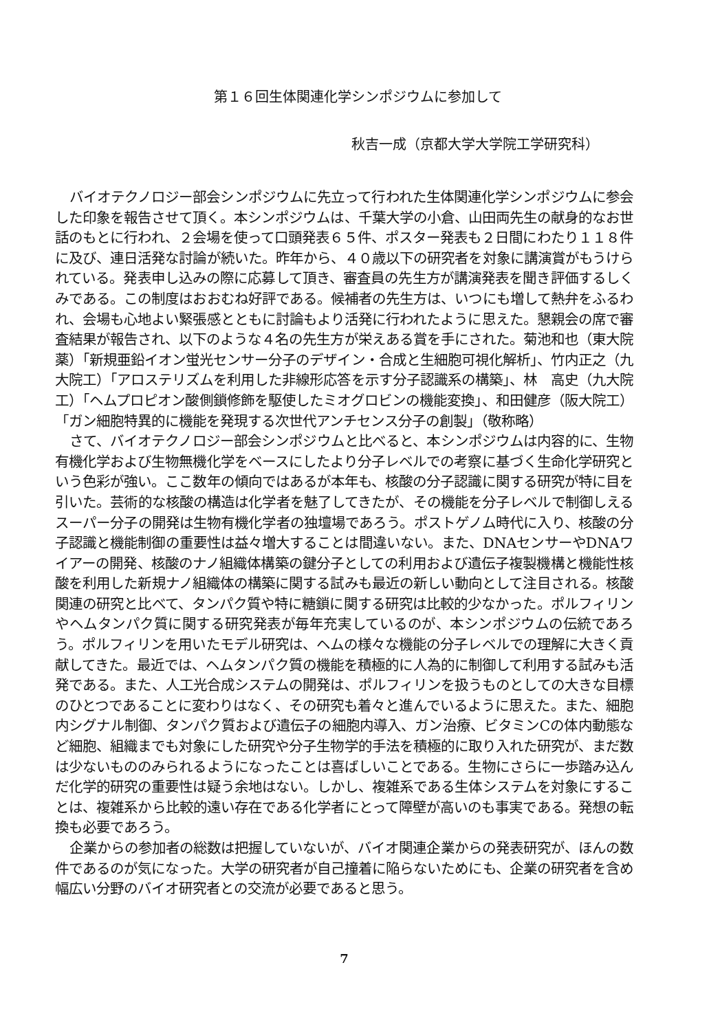第１６回生体関連化学シンポジウムに参加して
秋吉一成（京都大学大学院工学研究科）
バイオテクノロジー部会シンポジウムに先立って行われた生体関連化学シンポジウムに参会した印象を報告させて頂く。本シンポジウムは、千葉大学の小倉、山田両先生の献身的なお世話のもとに行われ、２会場を使って口頭発表６５件、ポスター発表も２日間にわたり１１８件に及び、連日活発な討論が続いた。昨年から、４０歳以下の研究者を対象に講演賞がもうけられている。発表申し込みの際に応募して頂き、審査員の先生方が講演発表を聞き評価するしくみである。この制度はおおむね好評である。候補者の先生方は、いつにも増して熱弁をふるわれ、会場も心地よい緊張感とともに討論もより活発に行われたように思えた。懇親会の席で審査結果が報告され、以下のような４名の先生方が栄えある賞を手にされた。菊池和也（東大院薬）「新規亜鉛イオン蛍光センサー分子のデザイン・合成と生細胞可視化解析」、竹内正之（九大院工）「アロステリズムを利用した非線形応答を示す分子認識系の構築」、林　高史（九大院工）「ヘムプロピオン酸側鎖修飾を駆使したミオグロビンの機能変換」、和田健彦（阪大院工）「ガン細胞特異的に機能を発現する次世代アンチセンス分子の創製」（敬称略）
さて、バイオテクノロジー部会シンポジウムと比べると、本シンポジウムは内容的に、生物有機化学および生物無機化学をベースにしたより分子レベルでの考察に基づく生命化学研究という色彩が強い。ここ数年の傾向ではあるが本年も、核酸の分子認識に関する研究が特に目を引いた。芸術的な核酸の構造は化学者を魅了してきたが、その機能を分子レベルで制御しえるスーパー分子の開発は生物有機化学者の独壇場であろう。ポストゲノム時代に入り、核酸の分子認識と機能制御の重要性は益々増大することは間違いない。また、DNAセンサーやDNAワイアーの開発、核酸のナノ組織体構築の鍵分子としての利用および遺伝子複製機構と機能性核酸を利用した新規ナノ組織体の構築に関する試みも最近の新しい動向として注目される。核酸関連の研究と比べて、タンパク質や特に糖鎖に関する研究は比較的少なかった。ポルフィリンやヘムタンパク質に関する研究発表が毎年充実しているのが、本シンポジウムの伝統であろう。ポルフィリンを用いたモデル研究は、ヘムの様々な機能の分子レベルでの理解に大きく貢献してきた。最近では、ヘムタンパク質の機能を積極的に人為的に制御して利用する試みも活発である。また、人工光合成システムの開発は、ポルフィリンを扱うものとしての大きな目標のひとつであることに変わりはなく、その研究も着々と進んでいるように思えた。また、細胞内シグナル制御、タンパク質および遺伝子の細胞内導入、ガン治療、ビタミンCの体内動態など細胞、組織までも対象にした研究や分子生物学的手法を積極的に取り入れた研究が、まだ数は少ないもののみられるようになったことは喜ばしいことである。生物にさらに一歩踏み込んだ化学的研究の重要性は疑う余地はない。しかし、複雑系である生体システムを対象にすることは、複雑系から比較的遠い存在である化学者にとって障壁が高いのも事実である。発想の転換も必要であろう。
企業からの参加者の総数は把握していないが、バイオ関連企業からの発表研究が、ほんの数件であるのが気になった。大学の研究者が自己撞着に陥らないためにも、企業の研究者を含め幅広い分野のバイオ研究者との交流が必要であると思う。
7